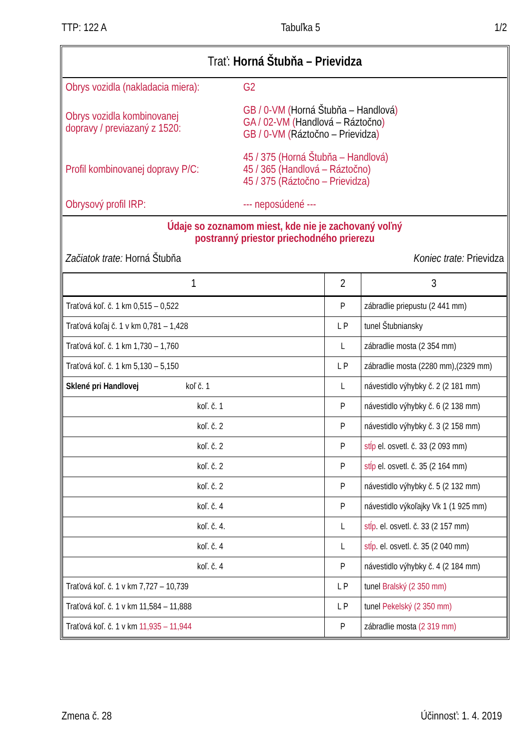TTP: 122 A Tabuľka 5 1/2
Trať: Horná Štubňa – Prievidza
Obrys vozidla (nakladacia miera):
G2
Obrys vozidla kombinovanej
dopravy / previazaný z 1520:
GB / 0-VM (Horná Štubňa – Handlová)
GA / 02-VM (Handlová – Ráztočno)
GB / 0-VM (Ráztočno – Prievidza)
Profil kombinovanej dopravy P/C:
45 / 375 (Horná Štubňa – Handlová)
45 / 365 (Handlová – Ráztočno)
45 / 375 (Ráztočno – Prievidza)
Obrysový profil IRP:
--- neposúdené ---
Údaje so zoznamom miest, kde nie je zachovaný voľný
postranný priestor priechodného prierezu
Začiatok trate: Horná Štubňa Koniec trate: Prievidza
| 1 | 2 | 3 |
| --- | --- | --- |
| Traťová koľ. č. 1 km 0,515 – 0,522 | P | zábradlie priepustu (2 441 mm) |
| Traťová koľaj č. 1 v km 0,781 – 1,428 | L P | tunel Štubniansky |
| Traťová koľ. č. 1 km 1,730 – 1,760 | L | zábradlie mosta (2 354 mm) |
| Traťová koľ. č. 1 km 5,130 – 5,150 | L P | zábradlie mosta (2280 mm),(2329 mm) |
| Sklené pri Handlovej koľ č. 1 | L | návestidlo výhybky č. 2 (2 181 mm) |
| koľ. č. 1 | P | návestidlo výhybky č. 6 (2 138 mm) |
| koľ. č. 2 | P | návestidlo výhybky č. 3 (2 158 mm) |
| koľ. č. 2 | P | stĺp el. osvetl. č. 33 (2 093 mm) |
| koľ. č. 2 | P | stĺp el. osvetl. č. 35 (2 164 mm) |
| koľ. č. 2 | P | návestidlo výhybky č. 5 (2 132 mm) |
| koľ. č. 4 | P | návestidlo výkoľajky Vk 1 (1 925 mm) |
| koľ. č. 4. | L | stĺp . el. osvetl. č. 33 (2 157 mm) |
| koľ. č. 4 | L | stĺp . el. osvetl. č. 35 (2 040 mm) |
| koľ. č. 4 | P | návestidlo výhybky č. 4 (2 184 mm) |
| Traťová koľ. č. 1 v km 7,727 – 10,739 | L P | tunel Bralský (2 350 mm) |
| Traťová koľ. č. 1 v km 11,584 – 11,888 | L P | tunel Pekelský (2 350 mm) |
| Traťová koľ. č. 1 v km 11,935 – 11,944 | P | zábradlie mosta (2 319 mm) |
Zmena č. 28 Účinnosť: 1. 4. 2019